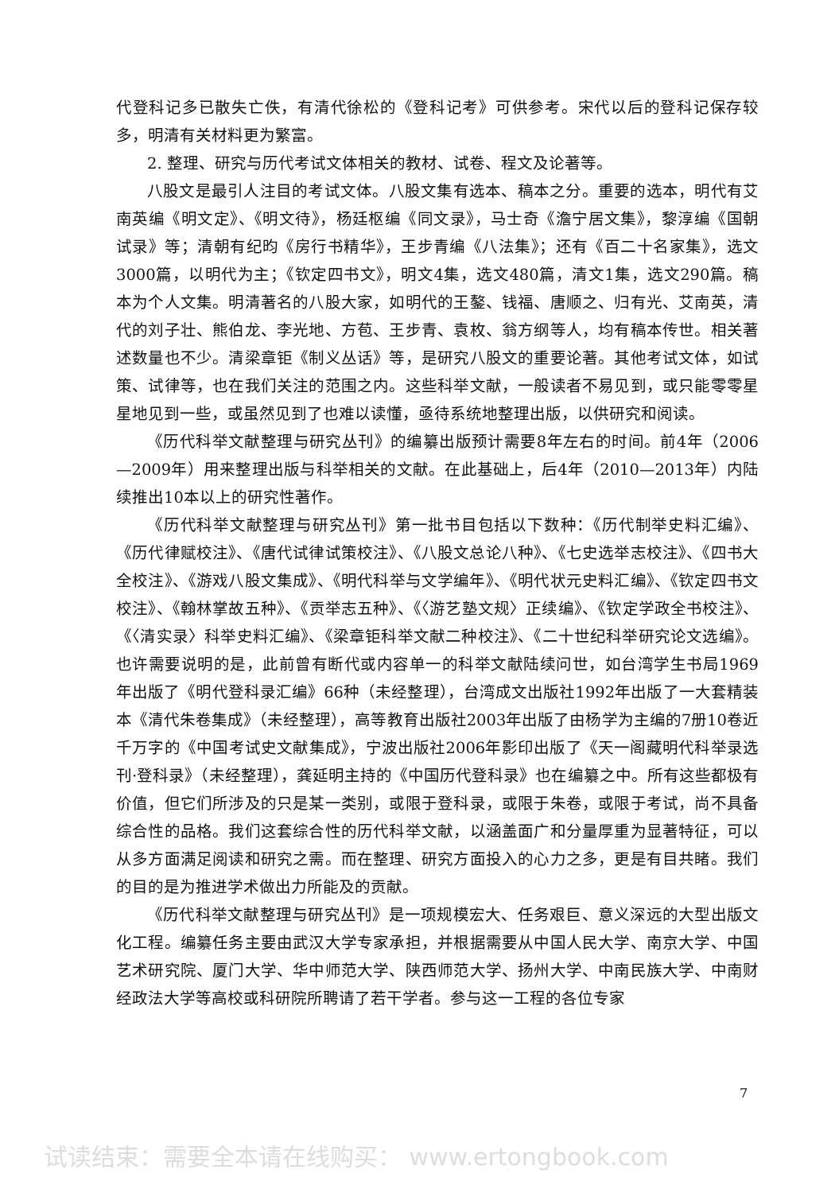代登科记多已散失亡佚，有清代徐松的《登科记考》可供参考。宋代以后的登科记保存较多，明清有关材料更为繁富。
2. 整理、研究与历代考试文体相关的教材、试卷、程文及论著等。
八股文是最引人注目的考试文体。八股文集有选本、稿本之分。重要的选本，明代有艾南英编《明文定》、《明文待》，杨廷枢编《同文录》，马士奇《澹宁居文集》，黎淳编《国朝试录》等；清朝有纪昀《房行书精华》，王步青编《八法集》；还有《百二十名家集》，选文3000篇，以明代为主；《钦定四书文》，明文4集，选文480篇，清文1集，选文290篇。稿本为个人文集。明清著名的八股大家，如明代的王鏊、钱福、唐顺之、归有光、艾南英，清代的刘子壮、熊伯龙、李光地、方苞、王步青、袁枚、翁方纲等人，均有稿本传世。相关著述数量也不少。清梁章钜《制义丛话》等，是研究八股文的重要论著。其他考试文体，如试策、试律等，也在我们关注的范围之内。这些科举文献，一般读者不易见到，或只能零零星星地见到一些，或虽然见到了也难以读懂，亟待系统地整理出版，以供研究和阅读。
《历代科举文献整理与研究丛刊》的编纂出版预计需要8年左右的时间。前4年（2006—2009年）用来整理出版与科举相关的文献。在此基础上，后4年（2010—2013年）内陆续推出10本以上的研究性著作。
《历代科举文献整理与研究丛刊》第一批书目包括以下数种：《历代制举史料汇编》、《历代律赋校注》、《唐代试律试策校注》、《八股文总论八种》、《七史选举志校注》、《四书大全校注》、《游戏八股文集成》、《明代科举与文学编年》、《明代状元史料汇编》、《钦定四书文校注》、《翰林掌故五种》、《贡举志五种》、《〈游艺塾文规〉正续编》、《钦定学政全书校注》、《〈清实录〉科举史料汇编》、《梁章钜科举文献二种校注》、《二十世纪科举研究论文选编》。也许需要说明的是，此前曾有断代或内容单一的科举文献陆续问世，如台湾学生书局1969年出版了《明代登科录汇编》66种（未经整理），台湾成文出版社1992年出版了一大套精装本《清代朱卷集成》（未经整理），高等教育出版社2003年出版了由杨学为主编的7册10卷近千万字的《中国考试史文献集成》，宁波出版社2006年影印出版了《天一阁藏明代科举录选刊·登科录》（未经整理），龚延明主持的《中国历代登科录》也在编纂之中。所有这些都极有价值，但它们所涉及的只是某一类别，或限于登科录，或限于朱卷，或限于考试，尚不具备综合性的品格。我们这套综合性的历代科举文献，以涵盖面广和分量厚重为显著特征，可以从多方面满足阅读和研究之需。而在整理、研究方面投入的心力之多，更是有目共睹。我们的目的是为推进学术做出力所能及的贡献。
《历代科举文献整理与研究丛刊》是一项规模宏大、任务艰巨、意义深远的大型出版文化工程。编纂任务主要由武汉大学专家承担，并根据需要从中国人民大学、南京大学、中国艺术研究院、厦门大学、华中师范大学、陕西师范大学、扬州大学、中南民族大学、中南财经政法大学等高校或科研院所聘请了若干学者。参与这一工程的各位专家
7
试读结束：需要全本请在线购买： www.ertongbook.com